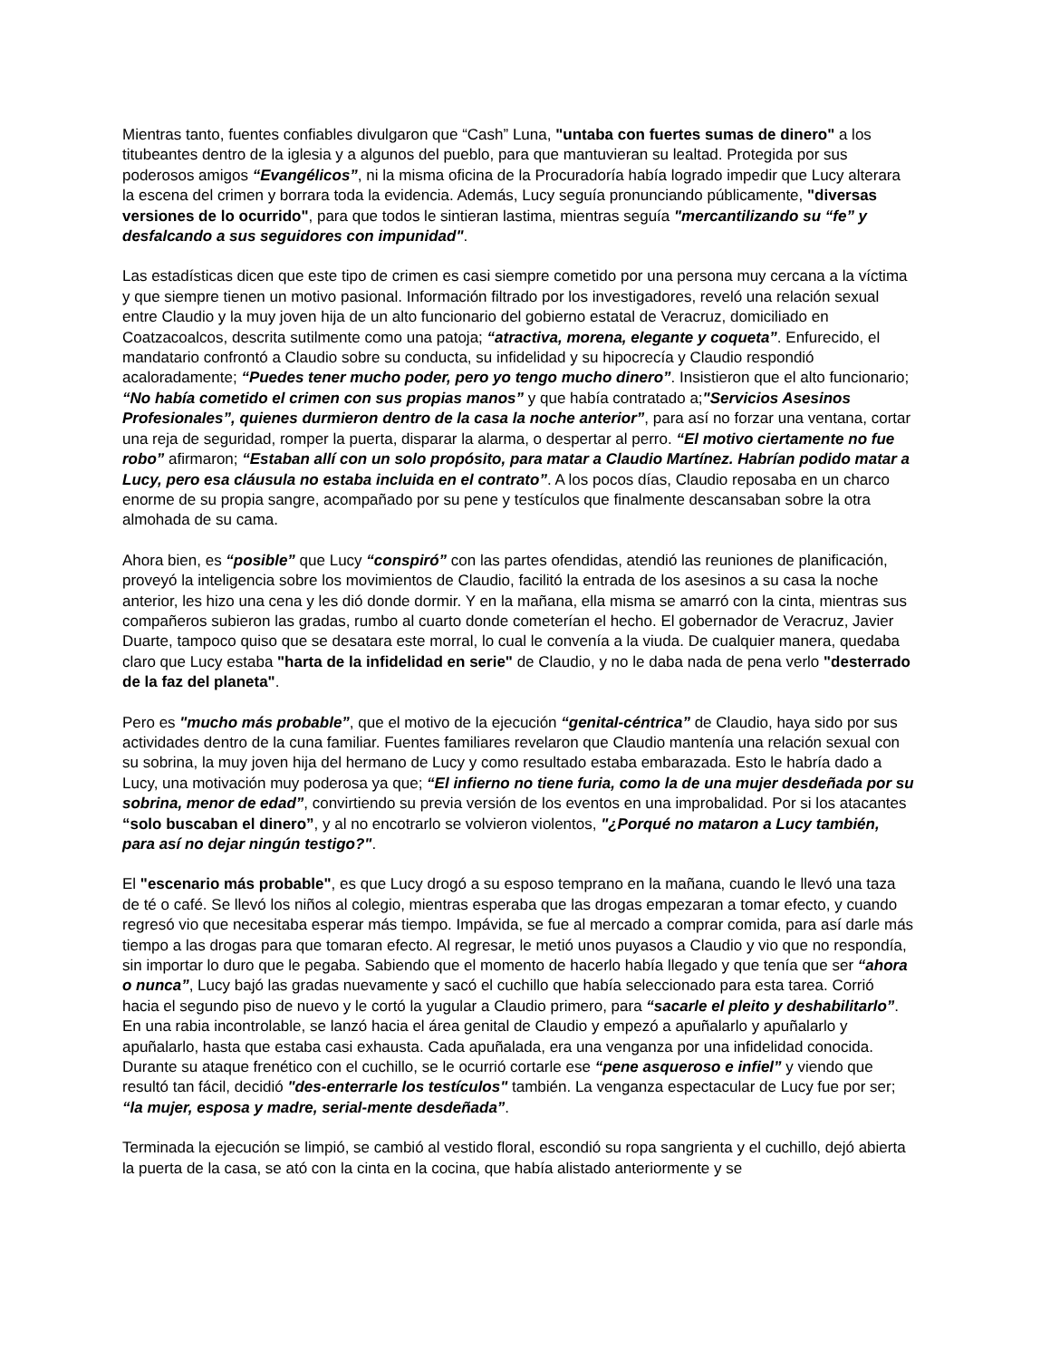Mientras tanto, fuentes confiables divulgaron que “Cash” Luna, "untaba con fuertes sumas de dinero" a los titubeantes dentro de la iglesia y a algunos del pueblo, para que mantuvieran su lealtad. Protegida por sus poderosos amigos “Evangélicos”, ni la misma oficina de la Procuradoría había logrado impedir que Lucy alterara la escena del crimen y borrara toda la evidencia. Además, Lucy seguía pronunciando públicamente, "diversas versiones de lo ocurrido", para que todos le sintieran lastima, mientras seguía "mercantilizando su “fe” y desfalcando a sus seguidores con impunidad".
Las estadísticas dicen que este tipo de crimen es casi siempre cometido por una persona muy cercana a la víctima y que siempre tienen un motivo pasional. Información filtrado por los investigadores, reveló una relación sexual entre Claudio y la muy joven hija de un alto funcionario del gobierno estatal de Veracruz, domiciliado en Coatzacoalcos, descrita sutilmente como una patoja; “atractiva, morena, elegante y coqueta”. Enfurecido, el mandatario confrontó a Claudio sobre su conducta, su infidelidad y su hipocrecía y Claudio respondió acaloradamente; “Puedes tener mucho poder, pero yo tengo mucho dinero”. Insistieron que el alto funcionario; “No había cometido el crimen con sus propias manos” y que había contratado a;"Servicios Asesinos Profesionales”, quienes durmieron dentro de la casa la noche anterior”, para así no forzar una ventana, cortar una reja de seguridad, romper la puerta, disparar la alarma, o despertar al perro. “El motivo ciertamente no fue robo” afirmaron; “Estaban allí con un solo propósito, para matar a Claudio Martínez. Habrían podido matar a Lucy, pero esa cláusula no estaba incluida en el contrato”. A los pocos días, Claudio reposaba en un charco enorme de su propia sangre, acompañado por su pene y testículos que finalmente descansaban sobre la otra almohada de su cama.
Ahora bien, es “posible” que Lucy “conspiró” con las partes ofendidas, atendió las reuniones de planificación, proveyó la inteligencia sobre los movimientos de Claudio, facilitó la entrada de los asesinos a su casa la noche anterior, les hizo una cena y les dió donde dormir. Y en la mañana, ella misma se amarró con la cinta, mientras sus compañeros subieron las gradas, rumbo al cuarto donde cometerían el hecho. El gobernador de Veracruz, Javier Duarte, tampoco quiso que se desatara este morral, lo cual le convenía a la viuda. De cualquier manera, quedaba claro que Lucy estaba "harta de la infidelidad en serie" de Claudio, y no le daba nada de pena verlo "desterrado de la faz del planeta".
Pero es "mucho más probable”, que el motivo de la ejecución “genital-céntrica” de Claudio, haya sido por sus actividades dentro de la cuna familiar. Fuentes familiares revelaron que Claudio mantenía una relación sexual con su sobrina, la muy joven hija del hermano de Lucy y como resultado estaba embarazada. Esto le habría dado a Lucy, una motivación muy poderosa ya que; “El infierno no tiene furia, como la de una mujer desdeñada por su sobrina, menor de edad”, convirtiendo su previa versión de los eventos en una improbalidad. Por si los atacantes “solo buscaban el dinero”, y al no encotrarlo se volvieron violentos, "¿Porqué no mataron a Lucy también, para así no dejar ningún testigo?".
El "escenario más probable", es que Lucy drogó a su esposo temprano en la mañana, cuando le llevó una taza de té o café. Se llevó los niños al colegio, mientras esperaba que las drogas empezaran a tomar efecto, y cuando regresó vio que necesitaba esperar más tiempo. Impávida, se fue al mercado a comprar comida, para así darle más tiempo a las drogas para que tomaran efecto. Al regresar, le metió unos puyasos a Claudio y vio que no respondía, sin importar lo duro que le pegaba. Sabiendo que el momento de hacerlo había llegado y que tenía que ser “ahora o nunca”, Lucy bajó las gradas nuevamente y sacó el cuchillo que había seleccionado para esta tarea. Corrió hacia el segundo piso de nuevo y le cortó la yugular a Claudio primero, para “sacarle el pleito y deshabilitarlo”. En una rabia incontrolable, se lanzó hacia el área genital de Claudio y empezó a apuñalarlo y apuñalarlo y apuñalarlo, hasta que estaba casi exhausta. Cada apuñalada, era una venganza por una infidelidad conocida. Durante su ataque frenético con el cuchillo, se le ocurrió cortarle ese “pene asqueroso e infiel” y viendo que resultó tan fácil, decidió "des-enterrarle los testículos" también. La venganza espectacular de Lucy fue por ser; “la mujer, esposa y madre, serial-mente desdeñada”.
Terminada la ejecución se limpió, se cambió al vestido floral, escondió su ropa sangrienta y el cuchillo, dejó abierta la puerta de la casa, se ató con la cinta en la cocina, que había alistado anteriormente y se